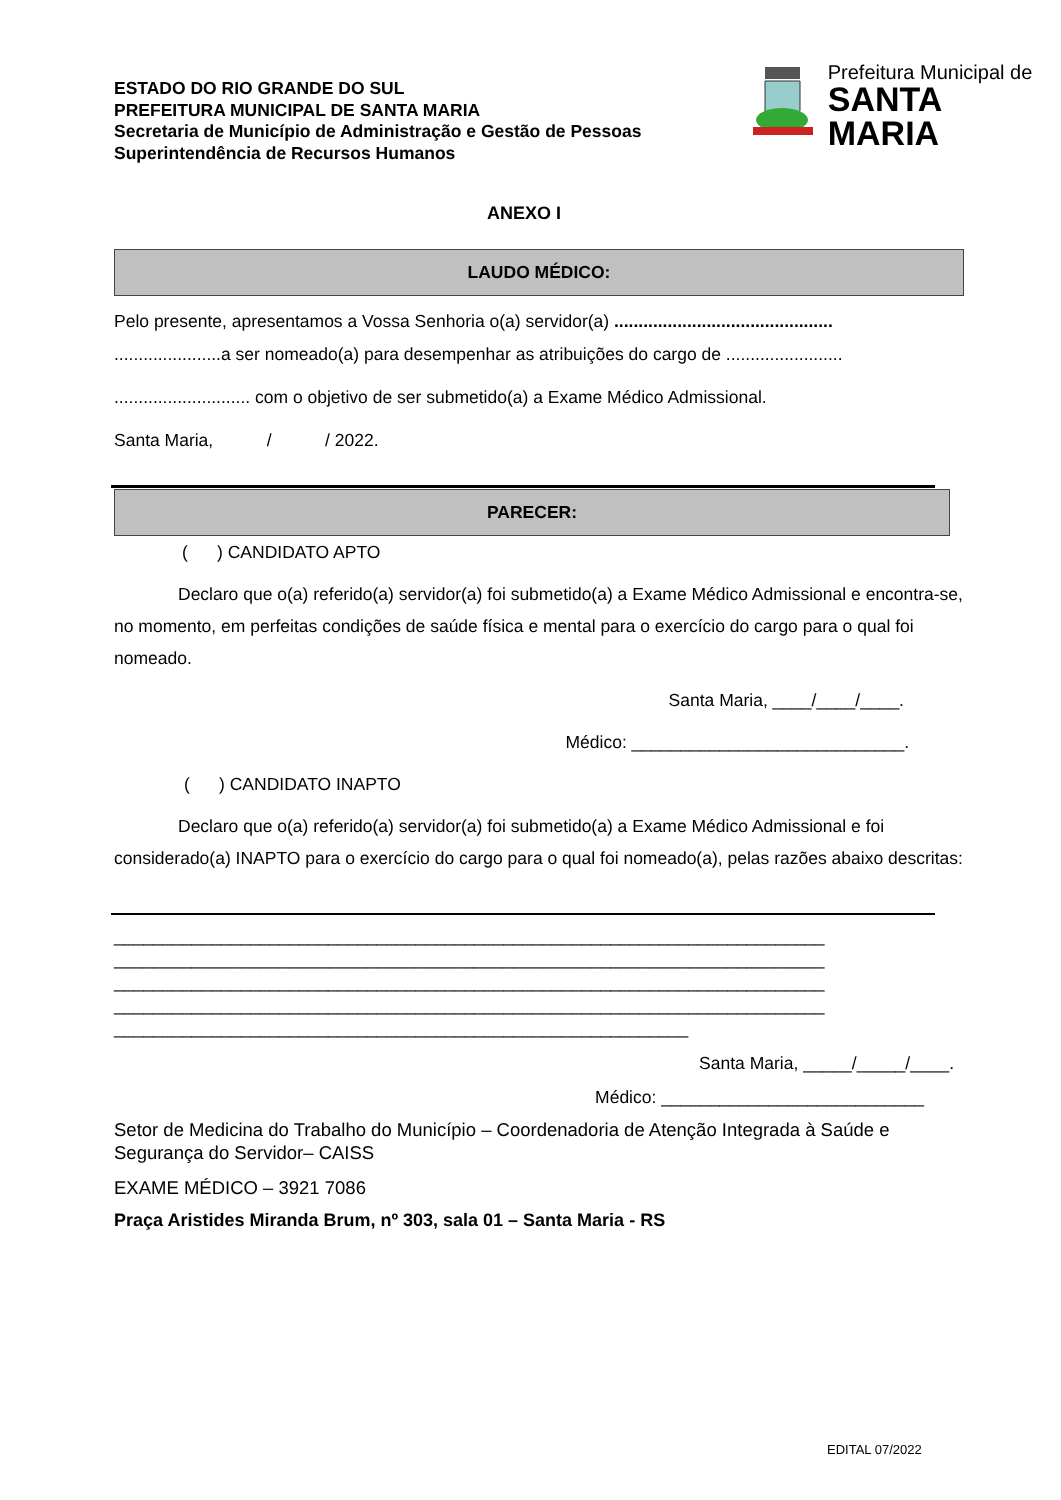ESTADO DO RIO GRANDE DO SUL
PREFEITURA MUNICIPAL DE SANTA MARIA
Secretaria de Município de Administração e Gestão de Pessoas
Superintendência de Recursos Humanos
Prefeitura Municipal de
SANTA MARIA
ANEXO I
LAUDO MÉDICO:
Pelo presente, apresentamos a Vossa Senhoria o(a) servidor(a) .............................................
......................a ser nomeado(a) para desempenhar as atribuições do cargo de ........................
............................ com o objetivo de ser submetido(a) a Exame Médico Admissional.
Santa Maria, / / 2022.
PARECER:
( ) CANDIDATO APTO
Declaro que o(a) referido(a) servidor(a) foi submetido(a) a Exame Médico Admissional e encontra-se, no momento, em perfeitas condições de saúde física e mental para o exercício do cargo para o qual foi nomeado.
Santa Maria, ____/____/____.
Médico: ____________________________.
( ) CANDIDATO INAPTO
Declaro que o(a) referido(a) servidor(a) foi submetido(a) a Exame Médico Admissional e foi considerado(a) INAPTO para o exercício do cargo para o qual foi nomeado(a), pelas razões abaixo descritas:
_________________________________________________________________________
_________________________________________________________________________
_________________________________________________________________________
_________________________________________________________________________
___________________________________________________________
Santa Maria, _____/_____/____.
Médico: ___________________________
Setor de Medicina do Trabalho do Município – Coordenadoria de Atenção Integrada à Saúde e Segurança do Servidor– CAISS
EXAME MÉDICO – 3921 7086
Praça Aristides Miranda Brum, nº 303, sala 01 – Santa Maria - RS
EDITAL 07/2022